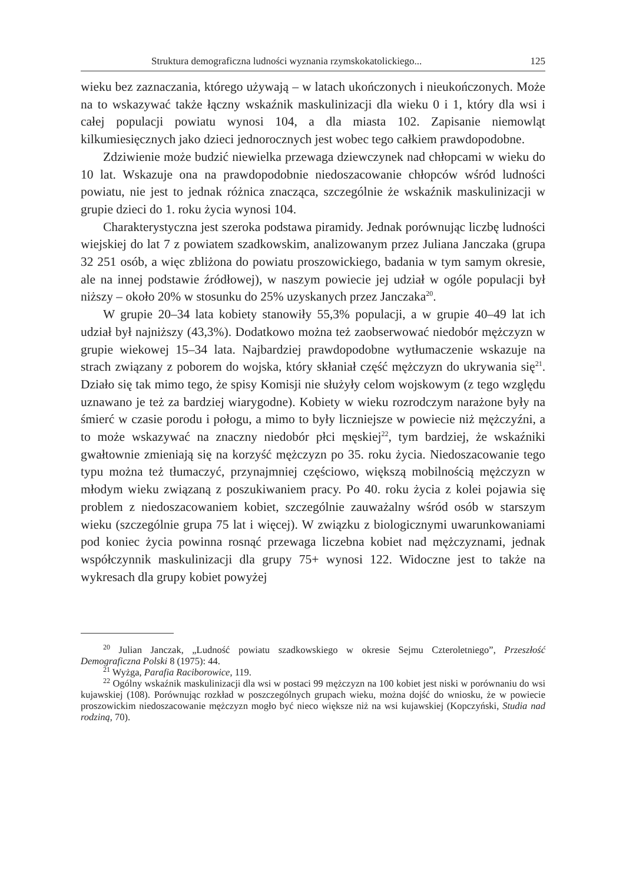Struktura demograficzna ludności wyznania rzymskokatolickiego... 125
wieku bez zaznaczania, którego używają – w latach ukończonych i nieukończonych. Może na to wskazywać także łączny wskaźnik maskulinizacji dla wieku 0 i 1, który dla wsi i całej populacji powiatu wynosi 104, a dla miasta 102. Zapisanie niemowląt kilkumiesięcznych jako dzieci jednorocznych jest wobec tego całkiem prawdopodobne.
Zdziwienie może budzić niewielka przewaga dziewczynek nad chłopcami w wieku do 10 lat. Wskazuje ona na prawdopodobnie niedoszacowanie chłopców wśród ludności powiatu, nie jest to jednak różnica znacząca, szczególnie że wskaźnik maskulinizacji w grupie dzieci do 1. roku życia wynosi 104.
Charakterystyczna jest szeroka podstawa piramidy. Jednak porównując liczbę ludności wiejskiej do lat 7 z powiatem szadkowskim, analizowanym przez Juliana Janczaka (grupa 32 251 osób, a więc zbliżona do powiatu proszowickiego, badania w tym samym okresie, ale na innej podstawie źródłowej), w naszym powiecie jej udział w ogóle populacji był niższy – około 20% w stosunku do 25% uzyskanych przez Janczaka<sup>20</sup>.
W grupie 20–34 lata kobiety stanowiły 55,3% populacji, a w grupie 40–49 lat ich udział był najniższy (43,3%). Dodatkowo można też zaobserwować niedobór mężczyzn w grupie wiekowej 15–34 lata. Najbardziej prawdopodobne wytłumaczenie wskazuje na strach związany z poborem do wojska, który skłaniał część mężczyzn do ukrywania się<sup>21</sup>. Działo się tak mimo tego, że spisy Komisji nie służyły celom wojskowym (z tego względu uznawano je też za bardziej wiarygodne). Kobiety w wieku rozrodczym narażone były na śmierć w czasie porodu i połogu, a mimo to były liczniejsze w powiecie niż mężczyźni, a to może wskazywać na znaczny niedobór płci męskiej<sup>22</sup>, tym bardziej, że wskaźniki gwałtownie zmieniają się na korzyść mężczyzn po 35. roku życia. Niedoszacowanie tego typu można też tłumaczyć, przynajmniej częściowo, większą mobilnością mężczyzn w młodym wieku związaną z poszukiwaniem pracy. Po 40. roku życia z kolei pojawia się problem z niedoszacowaniem kobiet, szczególnie zauważalny wśród osób w starszym wieku (szczególnie grupa 75 lat i więcej). W związku z biologicznymi uwarunkowaniami pod koniec życia powinna rosnąć przewaga liczebna kobiet nad mężczyznami, jednak współczynnik maskulinizacji dla grupy 75+ wynosi 122. Widoczne jest to także na wykresach dla grupy kobiet powyżej
<sup>20</sup> Julian Janczak, „Ludność powiatu szadkowskiego w okresie Sejmu Czteroletniego”, Przeszłość Demograficzna Polski 8 (1975): 44.
<sup>21</sup> Wyżga, Parafia Raciborowice, 119.
<sup>22</sup> Ogólny wskaźnik maskulinizacji dla wsi w postaci 99 mężczyzn na 100 kobiet jest niski w porównaniu do wsi kujawskiej (108). Porównując rozkład w poszczególnych grupach wieku, można dojść do wniosku, że w powiecie proszowickim niedoszacowanie mężczyzn mogło być nieco większe niż na wsi kujawskiej (Kopczyński, Studia nad rodziną, 70).